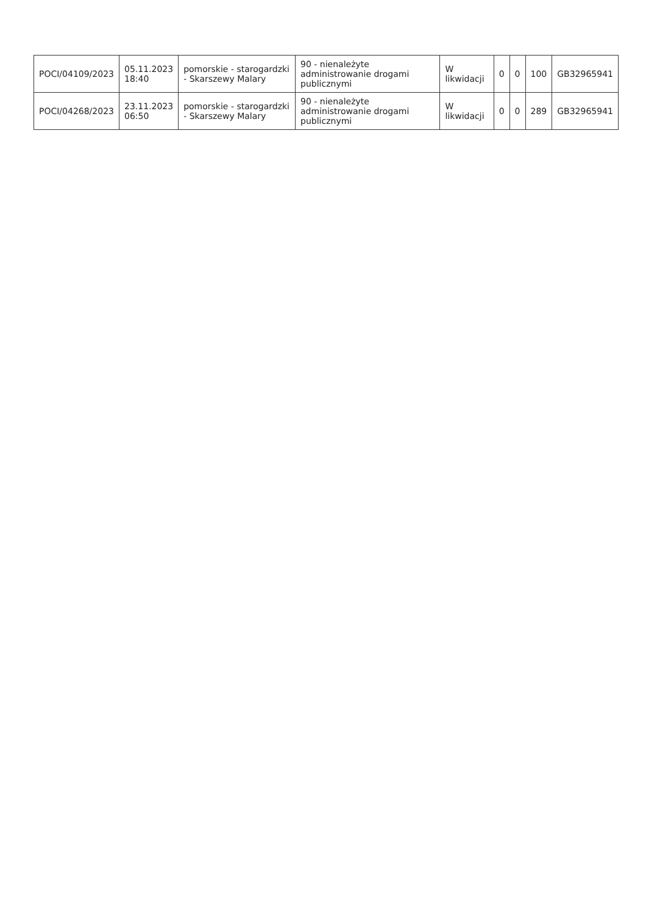| POCI/04109/2023 | 05.11.2023 18:40 | pomorskie - starogardzki - Skarszewy Malary | 90 - nienależyte administrowanie drogami publicznymi | W likwidacji | 0 | 0 | 100 | GB32965941 |
| POCI/04268/2023 | 23.11.2023 06:50 | pomorskie - starogardzki - Skarszewy Malary | 90 - nienależyte administrowanie drogami publicznymi | W likwidacji | 0 | 0 | 289 | GB32965941 |